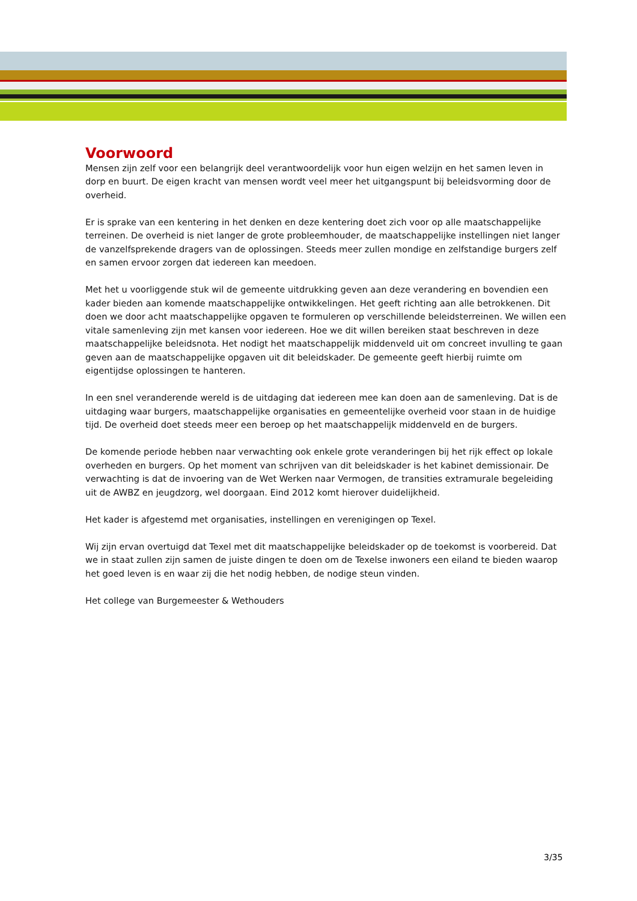Voorwoord
Mensen zijn zelf voor een belangrijk deel verantwoordelijk voor hun eigen welzijn en het samen leven in dorp en buurt. De eigen kracht van mensen wordt veel meer het uitgangspunt bij beleidsvorming door de overheid.
Er is sprake van een kentering in het denken en deze kentering doet zich voor op alle maatschappelijke terreinen. De overheid is niet langer de grote probleemhouder, de maatschappelijke instellingen niet langer de vanzelfsprekende dragers van de oplossingen. Steeds meer zullen mondige en zelfstandige burgers zelf en samen ervoor zorgen dat iedereen kan meedoen.
Met het u voorliggende stuk wil de gemeente uitdrukking geven aan deze verandering en bovendien een kader bieden aan komende maatschappelijke ontwikkelingen. Het geeft richting aan alle betrokkenen. Dit doen we door acht maatschappelijke opgaven te formuleren op verschillende beleidsterreinen. We willen een vitale samenleving zijn met kansen voor iedereen. Hoe we dit willen bereiken staat beschreven in deze maatschappelijke beleidsnota. Het nodigt het maatschappelijk middenveld uit om concreet invulling te gaan geven aan de maatschappelijke opgaven uit dit beleidskader. De gemeente geeft hierbij ruimte om eigentijdse oplossingen te hanteren.
In een snel veranderende wereld is de uitdaging dat iedereen mee kan doen aan de samenleving. Dat is de uitdaging waar burgers, maatschappelijke organisaties en gemeentelijke overheid voor staan in de huidige tijd. De overheid doet steeds meer een beroep op het maatschappelijk middenveld en de burgers.
De komende periode hebben naar verwachting ook enkele grote veranderingen bij het rijk effect op lokale overheden en burgers. Op het moment van schrijven van dit beleidskader is het kabinet demissionair. De verwachting is dat de invoering van de Wet Werken naar Vermogen, de transities extramurale begeleiding uit de AWBZ en jeugdzorg, wel doorgaan. Eind 2012 komt hierover duidelijkheid.
Het kader is afgestemd met organisaties, instellingen en verenigingen op Texel.
Wij zijn ervan overtuigd dat Texel met dit maatschappelijke beleidskader op de toekomst is voorbereid. Dat we in staat zullen zijn samen de juiste dingen te doen om de Texelse inwoners een eiland te bieden waarop het goed leven is en waar zij die het nodig hebben, de nodige steun vinden.
Het college van Burgemeester & Wethouders
3/35